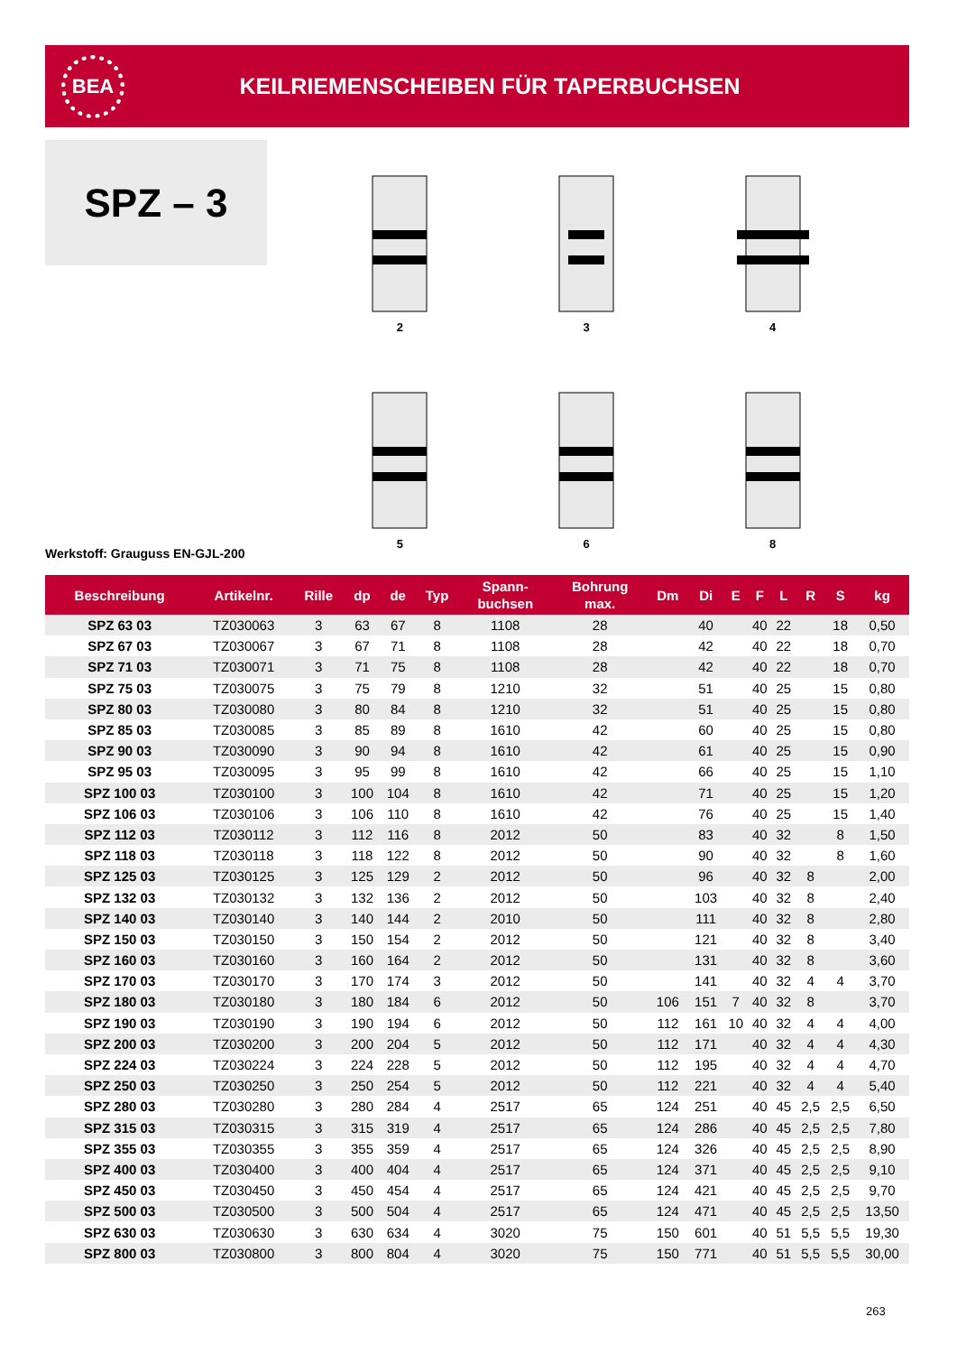BEA
KEILRIEMENSCHEIBEN FÜR TAPERBUCHSEN
SPZ – 3
2
3
4
5
6
8
Werkstoff: Grauguss EN-GJL-200
| Beschreibung | Artikelnr. | Rille | dp | de | Typ | Spann- buchsen | Bohrung max. | Dm | Di | E | F | L | R | S | kg |
| --- | --- | --- | --- | --- | --- | --- | --- | --- | --- | --- | --- | --- | --- | --- | --- |
| SPZ 63 03 | TZ030063 | 3 | 63 | 67 | 8 | 1108 | 28 | | 40 | | 40 | 22 | | 18 | 0,50 |
| SPZ 67 03 | TZ030067 | 3 | 67 | 71 | 8 | 1108 | 28 | | 42 | | 40 | 22 | | 18 | 0,70 |
| SPZ 71 03 | TZ030071 | 3 | 71 | 75 | 8 | 1108 | 28 | | 42 | | 40 | 22 | | 18 | 0,70 |
| SPZ 75 03 | TZ030075 | 3 | 75 | 79 | 8 | 1210 | 32 | | 51 | | 40 | 25 | | 15 | 0,80 |
| SPZ 80 03 | TZ030080 | 3 | 80 | 84 | 8 | 1210 | 32 | | 51 | | 40 | 25 | | 15 | 0,80 |
| SPZ 85 03 | TZ030085 | 3 | 85 | 89 | 8 | 1610 | 42 | | 60 | | 40 | 25 | | 15 | 0,80 |
| SPZ 90 03 | TZ030090 | 3 | 90 | 94 | 8 | 1610 | 42 | | 61 | | 40 | 25 | | 15 | 0,90 |
| SPZ 95 03 | TZ030095 | 3 | 95 | 99 | 8 | 1610 | 42 | | 66 | | 40 | 25 | | 15 | 1,10 |
| SPZ 100 03 | TZ030100 | 3 | 100 | 104 | 8 | 1610 | 42 | | 71 | | 40 | 25 | | 15 | 1,20 |
| SPZ 106 03 | TZ030106 | 3 | 106 | 110 | 8 | 1610 | 42 | | 76 | | 40 | 25 | | 15 | 1,40 |
| SPZ 112 03 | TZ030112 | 3 | 112 | 116 | 8 | 2012 | 50 | | 83 | | 40 | 32 | | 8 | 1,50 |
| SPZ 118 03 | TZ030118 | 3 | 118 | 122 | 8 | 2012 | 50 | | 90 | | 40 | 32 | | 8 | 1,60 |
| SPZ 125 03 | TZ030125 | 3 | 125 | 129 | 2 | 2012 | 50 | | 96 | | 40 | 32 | 8 | | 2,00 |
| SPZ 132 03 | TZ030132 | 3 | 132 | 136 | 2 | 2012 | 50 | | 103 | | 40 | 32 | 8 | | 2,40 |
| SPZ 140 03 | TZ030140 | 3 | 140 | 144 | 2 | 2010 | 50 | | 111 | | 40 | 32 | 8 | | 2,80 |
| SPZ 150 03 | TZ030150 | 3 | 150 | 154 | 2 | 2012 | 50 | | 121 | | 40 | 32 | 8 | | 3,40 |
| SPZ 160 03 | TZ030160 | 3 | 160 | 164 | 2 | 2012 | 50 | | 131 | | 40 | 32 | 8 | | 3,60 |
| SPZ 170 03 | TZ030170 | 3 | 170 | 174 | 3 | 2012 | 50 | | 141 | | 40 | 32 | 4 | 4 | 3,70 |
| SPZ 180 03 | TZ030180 | 3 | 180 | 184 | 6 | 2012 | 50 | 106 | 151 | 7 | 40 | 32 | 8 | | 3,70 |
| SPZ 190 03 | TZ030190 | 3 | 190 | 194 | 6 | 2012 | 50 | 112 | 161 | 10 | 40 | 32 | 4 | 4 | 4,00 |
| SPZ 200 03 | TZ030200 | 3 | 200 | 204 | 5 | 2012 | 50 | 112 | 171 | | 40 | 32 | 4 | 4 | 4,30 |
| SPZ 224 03 | TZ030224 | 3 | 224 | 228 | 5 | 2012 | 50 | 112 | 195 | | 40 | 32 | 4 | 4 | 4,70 |
| SPZ 250 03 | TZ030250 | 3 | 250 | 254 | 5 | 2012 | 50 | 112 | 221 | | 40 | 32 | 4 | 4 | 5,40 |
| SPZ 280 03 | TZ030280 | 3 | 280 | 284 | 4 | 2517 | 65 | 124 | 251 | | 40 | 45 | 2,5 | 2,5 | 6,50 |
| SPZ 315 03 | TZ030315 | 3 | 315 | 319 | 4 | 2517 | 65 | 124 | 286 | | 40 | 45 | 2,5 | 2,5 | 7,80 |
| SPZ 355 03 | TZ030355 | 3 | 355 | 359 | 4 | 2517 | 65 | 124 | 326 | | 40 | 45 | 2,5 | 2,5 | 8,90 |
| SPZ 400 03 | TZ030400 | 3 | 400 | 404 | 4 | 2517 | 65 | 124 | 371 | | 40 | 45 | 2,5 | 2,5 | 9,10 |
| SPZ 450 03 | TZ030450 | 3 | 450 | 454 | 4 | 2517 | 65 | 124 | 421 | | 40 | 45 | 2,5 | 2,5 | 9,70 |
| SPZ 500 03 | TZ030500 | 3 | 500 | 504 | 4 | 2517 | 65 | 124 | 471 | | 40 | 45 | 2,5 | 2,5 | 13,50 |
| SPZ 630 03 | TZ030630 | 3 | 630 | 634 | 4 | 3020 | 75 | 150 | 601 | | 40 | 51 | 5,5 | 5,5 | 19,30 |
| SPZ 800 03 | TZ030800 | 3 | 800 | 804 | 4 | 3020 | 75 | 150 | 771 | | 40 | 51 | 5,5 | 5,5 | 30,00 |
263